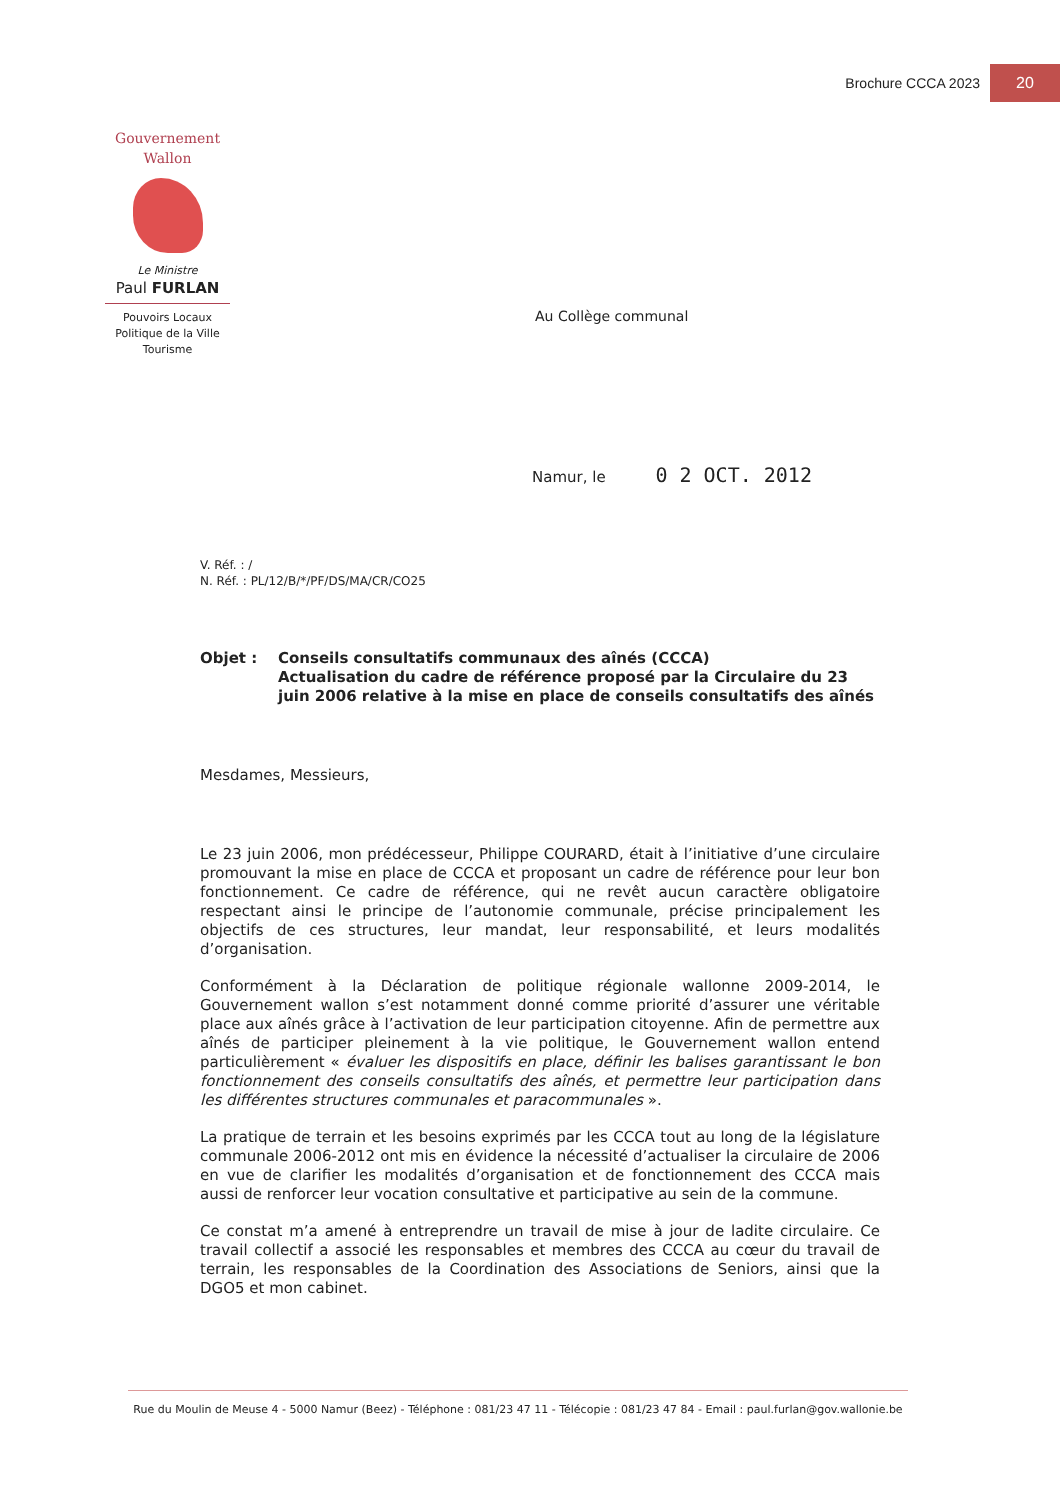Brochure CCCA 2023
20
Gouvernement
Wallon
Le Ministre
Paul FURLAN
Pouvoirs Locaux
Politique de la Ville
Tourisme
Au Collège communal
Namur, le 0 2 OCT. 2012
V. Réf. : /
N. Réf. : PL/12/B/*/PF/DS/MA/CR/CO25
Objet : Conseils consultatifs communaux des aînés (CCCA)
Actualisation du cadre de référence proposé par la Circulaire du 23 juin 2006 relative à la mise en place de conseils consultatifs des aînés
Mesdames, Messieurs,
Le 23 juin 2006, mon prédécesseur, Philippe COURARD, était à l’initiative d’une circulaire promouvant la mise en place de CCCA et proposant un cadre de référence pour leur bon fonctionnement. Ce cadre de référence, qui ne revêt aucun caractère obligatoire respectant ainsi le principe de l’autonomie communale, précise principalement les objectifs de ces structures, leur mandat, leur responsabilité, et leurs modalités d’organisation.
Conformément à la Déclaration de politique régionale wallonne 2009-2014, le Gouvernement wallon s’est notamment donné comme priorité d’assurer une véritable place aux aînés grâce à l’activation de leur participation citoyenne. Afin de permettre aux aînés de participer pleinement à la vie politique, le Gouvernement wallon entend particulièrement « évaluer les dispositifs en place, définir les balises garantissant le bon fonctionnement des conseils consultatifs des aînés, et permettre leur participation dans les différentes structures communales et paracommunales ».
La pratique de terrain et les besoins exprimés par les CCCA tout au long de la législature communale 2006-2012 ont mis en évidence la nécessité d’actualiser la circulaire de 2006 en vue de clarifier les modalités d’organisation et de fonctionnement des CCCA mais aussi de renforcer leur vocation consultative et participative au sein de la commune.
Ce constat m’a amené à entreprendre un travail de mise à jour de ladite circulaire. Ce travail collectif a associé les responsables et membres des CCCA au cœur du travail de terrain, les responsables de la Coordination des Associations de Seniors, ainsi que la DGO5 et mon cabinet.
Rue du Moulin de Meuse 4 - 5000 Namur (Beez) - Téléphone : 081/23 47 11 - Télécopie : 081/23 47 84 - Email : paul.furlan@gov.wallonie.be